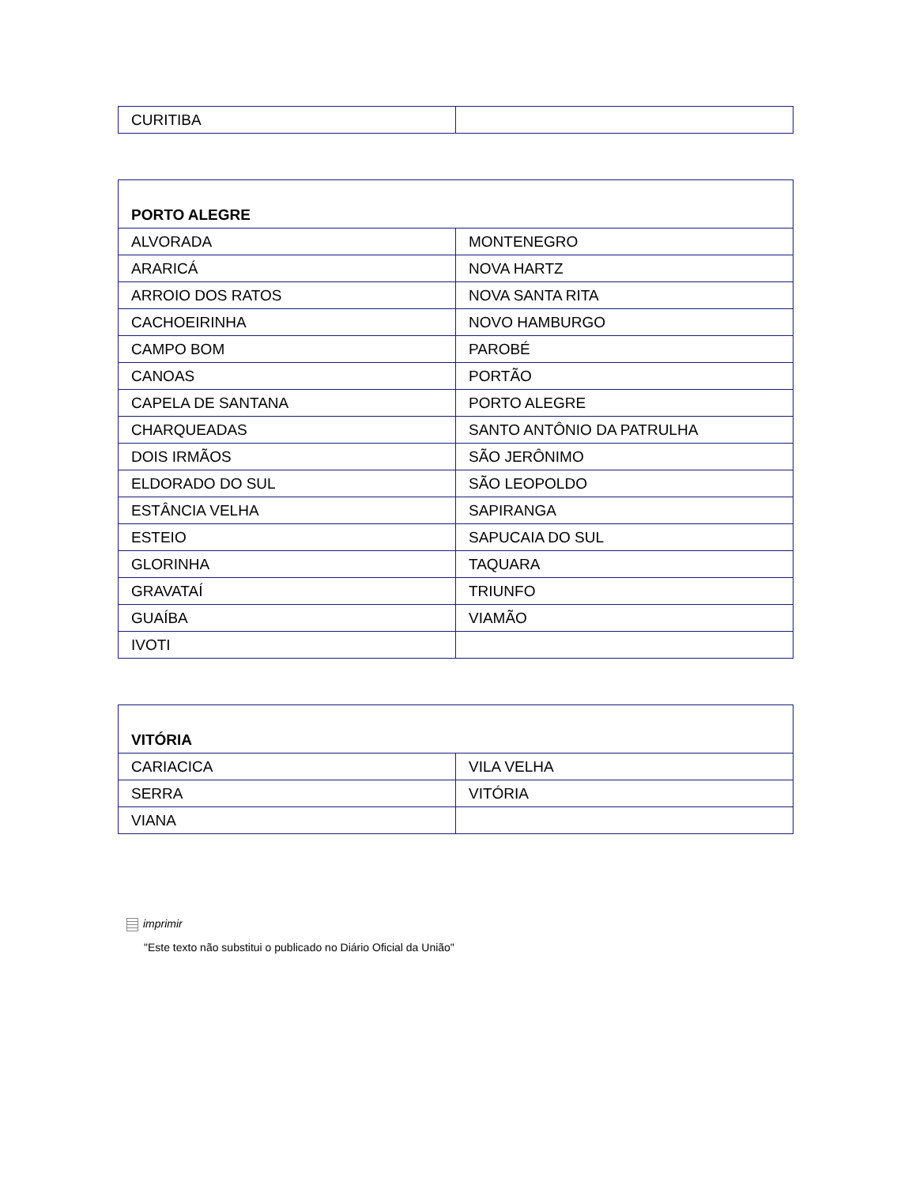| CURITIBA | |
| PORTO ALEGRE | |
| --- | --- |
| ALVORADA | MONTENEGRO |
| ARARICÁ | NOVA HARTZ |
| ARROIO DOS RATOS | NOVA SANTA RITA |
| CACHOEIRINHA | NOVO HAMBURGO |
| CAMPO BOM | PAROBÉ |
| CANOAS | PORTÃO |
| CAPELA DE SANTANA | PORTO ALEGRE |
| CHARQUEADAS | SANTO ANTÔNIO DA PATRULHA |
| DOIS IRMÃOS | SÃO JERÔNIMO |
| ELDORADO DO SUL | SÃO LEOPOLDO |
| ESTÂNCIA VELHA | SAPIRANGA |
| ESTEIO | SAPUCAIA DO SUL |
| GLORINHA | TAQUARA |
| GRAVATAÍ | TRIUNFO |
| GUAÍBA | VIAMÃO |
| IVOTI | |
| VITÓRIA | |
| --- | --- |
| CARIACICA | VILA VELHA |
| SERRA | VITÓRIA |
| VIANA | |
imprimir
"Este texto não substitui o publicado no Diário Oficial da União"